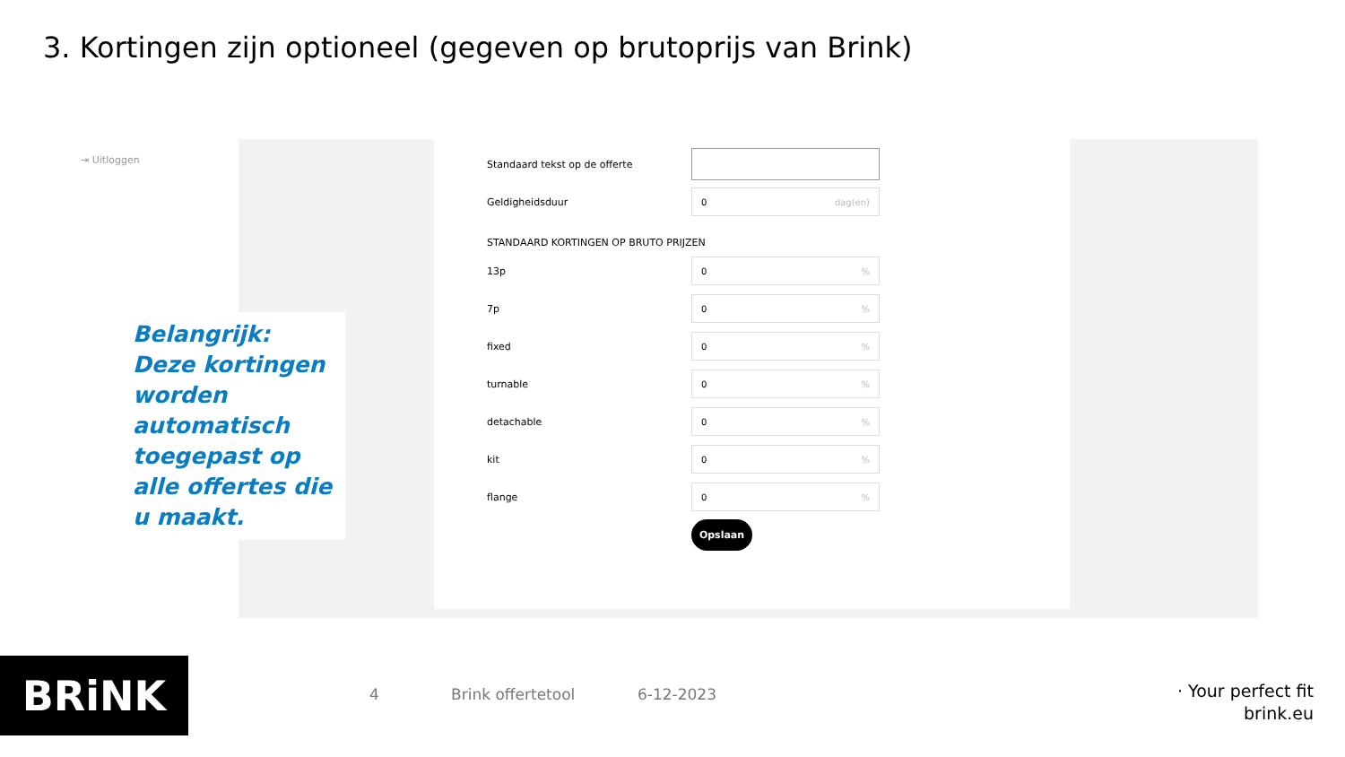3. Kortingen zijn optioneel (gegeven op brutoprijs van Brink)
⇥ Uitloggen
Standaard tekst op de offerte
Geldigheidsduur
0 dag(en)
STANDAARD KORTINGEN OP BRUTO PRIJZEN
13p
0%
7p
0%
fixed
0%
turnable
0%
detachable
0%
kit
0%
flange
0%
Opslaan
Belangrijk:
Deze kortingen worden automatisch toegepast op alle offertes die u maakt.
BRiNK 4 Brink offertetool 6-12-2023
· Your perfect fit
brink.eu